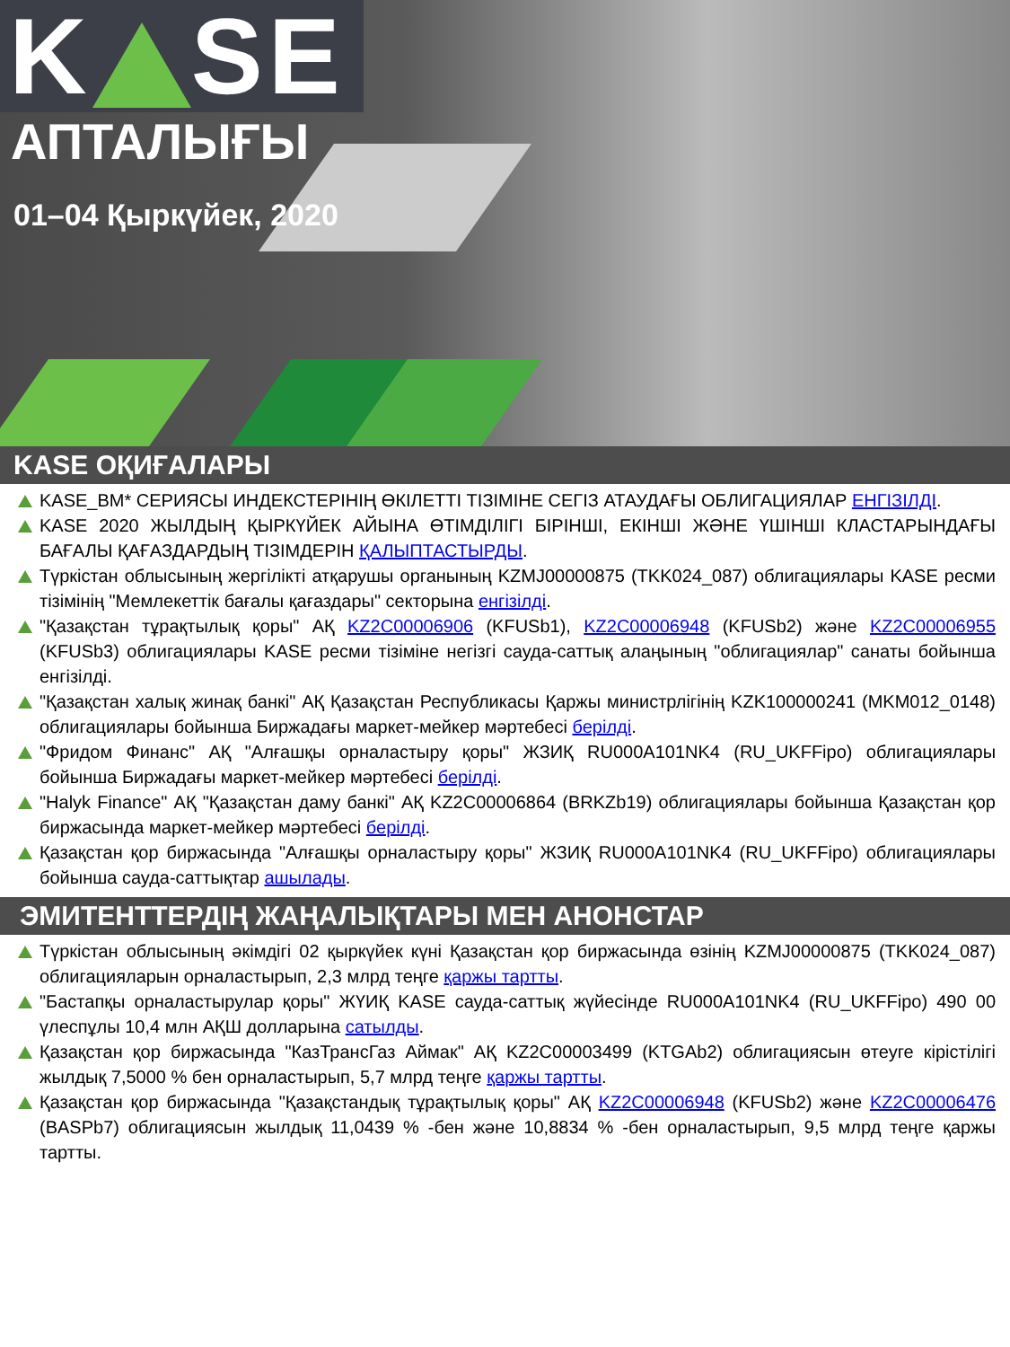K SE
АПТАЛЫҒЫ
01–04 Қыркүйек, 2020
KASE ОҚИҒАЛАРЫ
KASE_BM* СЕРИЯСЫ ИНДЕКСТЕРІНІҢ ӨКІЛЕТТІ ТІЗІМІНЕ СЕГІЗ АТАУДАҒЫ ОБЛИГАЦИЯЛАР ЕНГІЗІЛДІ.
KASE 2020 ЖЫЛДЫҢ ҚЫРКҮЙЕК АЙЫНА ӨТІМДІЛІГІ БІРІНШІ, ЕКІНШІ ЖӘНЕ ҮШІНШІ КЛАСТАРЫНДАҒЫ БАҒАЛЫ ҚАҒАЗДАРДЫҢ ТІЗІМДЕРІН ҚАЛЫПТАСТЫРДЫ.
Түркістан облысының жергілікті атқарушы органының KZMJ00000875 (TKK024_087) облигациялары KASE ресми тізімінің "Мемлекеттік бағалы қағаздары" секторына енгізілді.
"Қазақстан тұрақтылық қоры" АҚ KZ2C00006906 (KFUSb1), KZ2C00006948 (KFUSb2) және KZ2C00006955 (KFUSb3) облигациялары KASE ресми тізіміне негізгі сауда-саттық алаңының "облигациялар" санаты бойынша енгізілді.
"Қазақстан халық жинақ банкі" АҚ Қазақстан Республикасы Қаржы министрлігінің KZK100000241 (MKM012_0148) облигациялары бойынша Биржадағы маркет-мейкер мәртебесі берілді.
"Фридом Финанс" АҚ "Алғашқы орналастыру қоры" ЖЗИҚ RU000A101NK4 (RU_UKFFipo) облигациялары бойынша Биржадағы маркет-мейкер мәртебесі берілді.
"Halyk Finance" АҚ "Қазақстан даму банкі" АҚ KZ2C00006864 (BRKZb19) облигациялары бойынша Қазақстан қор биржасында маркет-мейкер мәртебесі берілді.
Қазақстан қор биржасында "Алғашқы орналастыру қоры" ЖЗИҚ RU000A101NK4 (RU_UKFFipo) облигациялары бойынша сауда-саттықтар ашылады.
ЭМИТЕНТТЕРДІҢ ЖАҢАЛЫҚТАРЫ МЕН АНОНСТАР
Түркістан облысының әкімдігі 02 қыркүйек күні Қазақстан қор биржасында өзінің KZMJ00000875 (TKK024_087) облигацияларын орналастырып, 2,3 млрд теңге қаржы тартты.
"Бастапқы орналастырулар қоры" ЖҮИҚ KASE сауда-саттық жүйесінде RU000A101NK4 (RU_UKFFipo) 490 00 үлеспұлы 10,4 млн АҚШ долларына сатылды.
Қазақстан қор биржасында "КазТрансГаз Аймак" АҚ KZ2C00003499 (KTGAb2) облигациясын өтеуге кірістілігі жылдық 7,5000 % бен орналастырып, 5,7 млрд теңге қаржы тартты.
Қазақстан қор биржасында "Қазақстандық тұрақтылық қоры" АҚ KZ2C00006948 (KFUSb2) және KZ2C00006476 (BASPb7) облигациясын жылдық 11,0439 % -бен және 10,8834 % -бен орналастырып, 9,5 млрд теңге қаржы тартты.